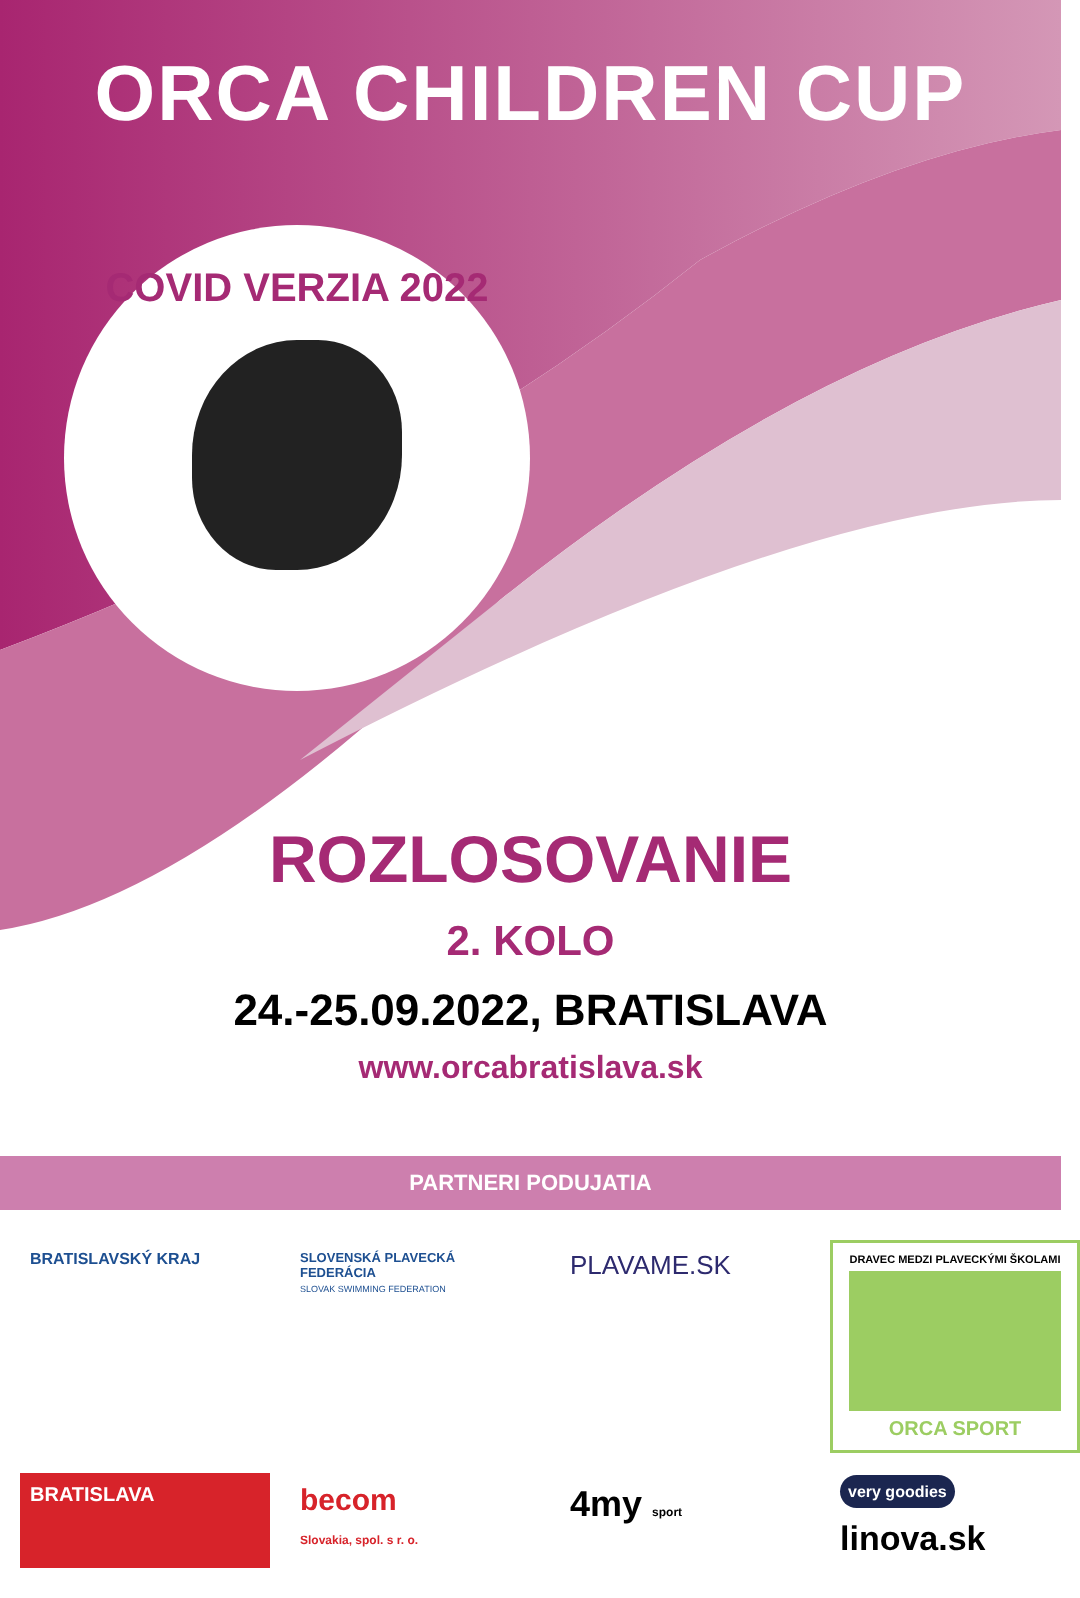ORCA CHILDREN CUP
COVID VERZIA 2022
ROZLOSOVANIE
2. KOLO
24.-25.09.2022, BRATISLAVA
www.orcabratislava.sk
PARTNERI PODUJATIA
BRATISLAVSKÝ KRAJ
SLOVENSKÁ PLAVECKÁ FEDERÁCIA
SLOVAK SWIMMING FEDERATION
PLAVAME.SK
DRAVEC MEDZI PLAVECKÝMI ŠKOLAMI ORCA SPORT
BRATISLAVA
becom
Slovakia, spol. s r. o.
4my sport
very goodies
linova.sk